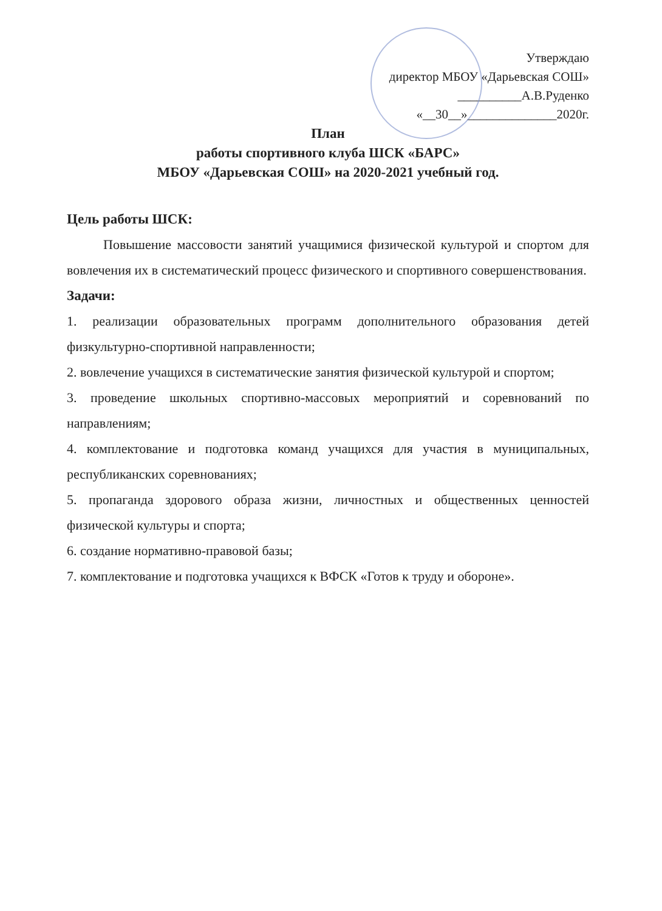Утверждаю
директор МБОУ «Дарьевская СОШ»
__________А.В.Руденко
«__30__»______________2020г.
План
работы спортивного клуба ШСК «БАРС»
МБОУ «Дарьевская СОШ» на 2020-2021 учебный год.
Цель работы ШСК:
Повышение массовости занятий учащимися физической культурой и спортом для вовлечения их в систематический процесс физического и спортивного совершенствования.
Задачи:
1. реализации образовательных программ дополнительного образования детей физкультурно-спортивной направленности;
2. вовлечение учащихся в систематические занятия физической культурой и спортом;
3. проведение школьных спортивно-массовых мероприятий и соревнований по направлениям;
4. комплектование и подготовка команд учащихся для участия в муниципальных, республиканских соревнованиях;
5. пропаганда здорового образа жизни, личностных и общественных ценностей физической культуры и спорта;
6. создание нормативно-правовой базы;
7. комплектование и подготовка учащихся к ВФСК «Готов к труду и обороне».